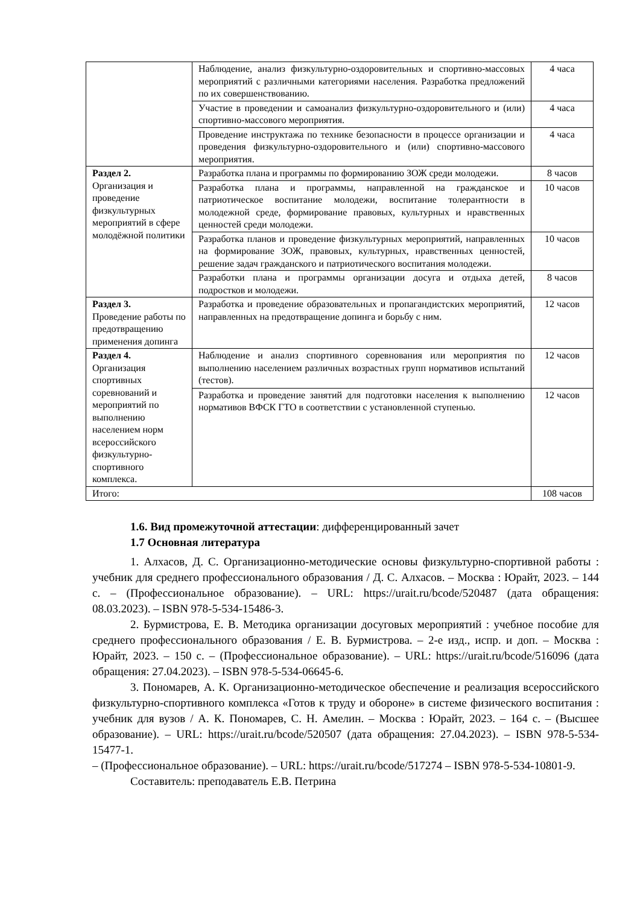| | Наблюдение, анализ физкультурно-оздоровительных и спортивно-массовых мероприятий с различными категориями населения. Разработка предложений по их совершенствованию. | 4 часа |
| | Участие в проведении и самоанализ физкультурно-оздоровительного и (или) спортивно-массового мероприятия. | 4 часа |
| | Проведение инструктажа по технике безопасности в процессе организации и проведения физкультурно-оздоровительного и (или) спортивно-массового мероприятия. | 4 часа |
| Раздел 2. Организация и проведение физкультурных мероприятий в сфере молодёжной политики | Разработка плана и программы по формированию ЗОЖ среди молодежи. | 8 часов |
| | Разработка плана и программы, направленной на гражданское и патриотическое воспитание молодежи, воспитание толерантности в молодежной среде, формирование правовых, культурных и нравственных ценностей среди молодежи. | 10 часов |
| | Разработка планов и проведение физкультурных мероприятий, направленных на формирование ЗОЖ, правовых, культурных, нравственных ценностей, решение задач гражданского и патриотического воспитания молодежи. | 10 часов |
| | Разработки плана и программы организации досуга и отдыха детей, подростков и молодежи. | 8 часов |
| Раздел 3. Проведение работы по предотвращению применения допинга | Разработка и проведение образовательных и пропагандистских мероприятий, направленных на предотвращение допинга и борьбу с ним. | 12 часов |
| Раздел 4. Организация спортивных соревнований и мероприятий по выполнению населением норм всероссийского физкультурно-спортивного комплекса. | Наблюдение и анализ спортивного соревнования или мероприятия по выполнению населением различных возрастных групп нормативов испытаний (тестов). | 12 часов |
| | Разработка и проведение занятий для подготовки населения к выполнению нормативов ВФСК ГТО в соответствии с установленной ступенью. | 12 часов |
| Итого: | | 108 часов |
1.6. Вид промежуточной аттестации: дифференцированный зачет
1.7 Основная литература
1. Алхасов, Д. С. Организационно-методические основы физкультурно-спортивной работы : учебник для среднего профессионального образования / Д. С. Алхасов. – Москва : Юрайт, 2023. – 144 с. – (Профессиональное образование). – URL: https://urait.ru/bcode/520487 (дата обращения: 08.03.2023). – ISBN 978-5-534-15486-3.
2. Бурмистрова, Е. В. Методика организации досуговых мероприятий : учебное пособие для среднего профессионального образования / Е. В. Бурмистрова. – 2-е изд., испр. и доп. – Москва : Юрайт, 2023. – 150 с. – (Профессиональное образование). – URL: https://urait.ru/bcode/516096 (дата обращения: 27.04.2023). – ISBN 978-5-534-06645-6.
3. Пономарев, А. К. Организационно-методическое обеспечение и реализация всероссийского физкультурно-спортивного комплекса «Готов к труду и обороне» в системе физического воспитания : учебник для вузов / А. К. Пономарев, С. Н. Амелин. – Москва : Юрайт, 2023. – 164 с. – (Высшее образование). – URL: https://urait.ru/bcode/520507 (дата обращения: 27.04.2023). – ISBN 978-5-534-15477-1.
– (Профессиональное образование). – URL: https://urait.ru/bcode/517274 – ISBN 978-5-534-10801-9.
Составитель: преподаватель Е.В. Петрина